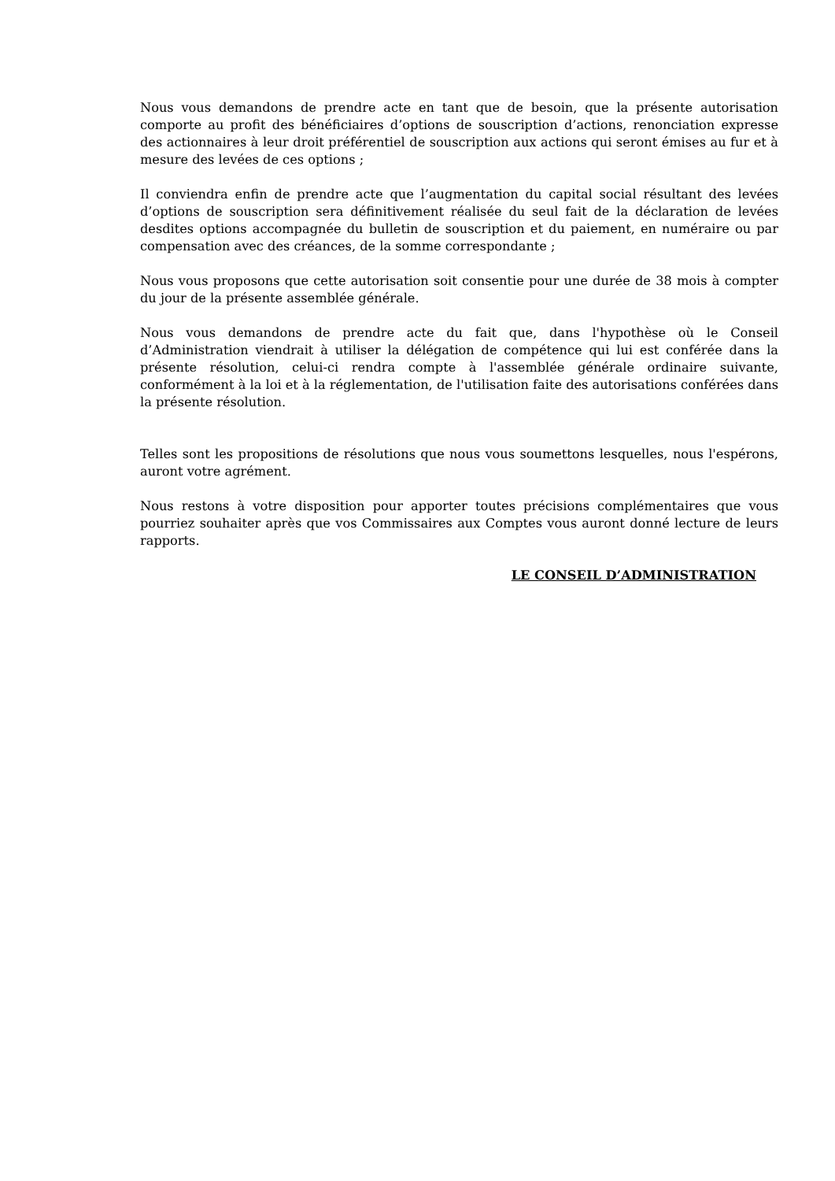Nous vous demandons de prendre acte en tant que de besoin, que la présente autorisation comporte au profit des bénéficiaires d’options de souscription d’actions, renonciation expresse des actionnaires à leur droit préférentiel de souscription aux actions qui seront émises au fur et à mesure des levées de ces options ;
Il conviendra enfin de prendre acte que l’augmentation du capital social résultant des levées d’options de souscription sera définitivement réalisée du seul fait de la déclaration de levées desdites options accompagnée du bulletin de souscription et du paiement, en numéraire ou par compensation avec des créances, de la somme correspondante ;
Nous vous proposons que cette autorisation soit consentie pour une durée de 38 mois à compter du jour de la présente assemblée générale.
Nous vous demandons de prendre acte du fait que, dans l'hypothèse où le Conseil d’Administration viendrait à utiliser la délégation de compétence qui lui est conférée dans la présente résolution, celui-ci rendra compte à l'assemblée générale ordinaire suivante, conformément à la loi et à la réglementation, de l'utilisation faite des autorisations conférées dans la présente résolution.
Telles sont les propositions de résolutions que nous vous soumettons lesquelles, nous l'espérons, auront votre agrément.
Nous restons à votre disposition pour apporter toutes précisions complémentaires que vous pourriez souhaiter après que vos Commissaires aux Comptes vous auront donné lecture de leurs rapports.
LE CONSEIL D’ADMINISTRATION